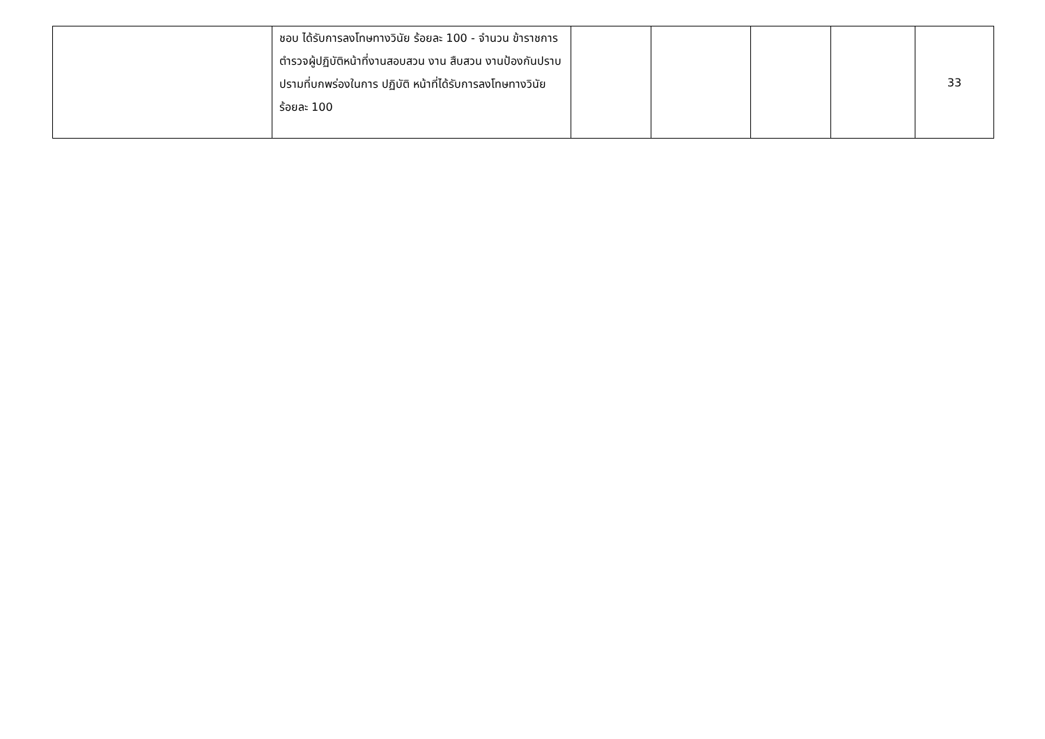| | ชอบ ได้รับการลงโทษทางวินัย ร้อยละ 100 - จำนวน ข้าราชการตำรวจผู้ปฏิบัติหน้าที่งานสอบสวน งาน สืบสวน งานป้องกันปราบปรามที่บกพร่องในการ ปฏิบัติ หน้าที่ได้รับการลงโทษทางวินัย ร้อยละ 100 | | | | | 33 |